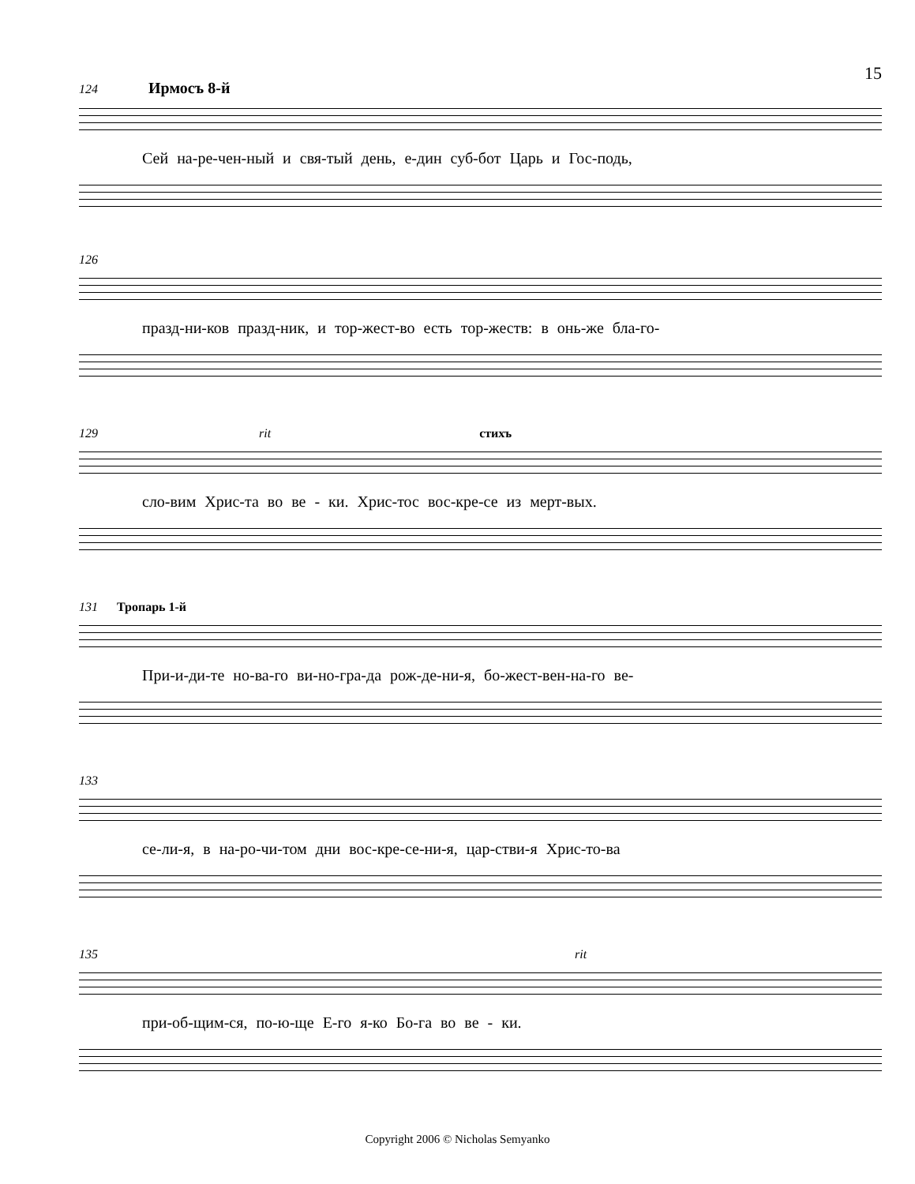15
124 Ирмосъ 8-й
Сей на-ре-чен-ный и свя-тый день, е-дин суб-бот Царь и Гос-подь,
126
празд-ни-ков празд-ник, и тор-жест-во есть тор-жеств: в онь-же бла-го-
129 rit стихъ
сло-вим Хрис-та во ве - ки. Хрис-тос вос-кре-се из мерт-вых.
131 Тропарь 1-й
При-и-ди-те но-ва-го ви-но-гра-да рож-де-ни-я, бо-жест-вен-на-го ве-
133
се-ли-я, в на-ро-чи-том дни вос-кре-се-ни-я, цар-стви-я Хрис-то-ва
135 rit
при-об-щим-ся, по-ю-ще Е-го я-ко Бо-га во ве - ки.
Copyright 2006 © Nicholas Semyanko